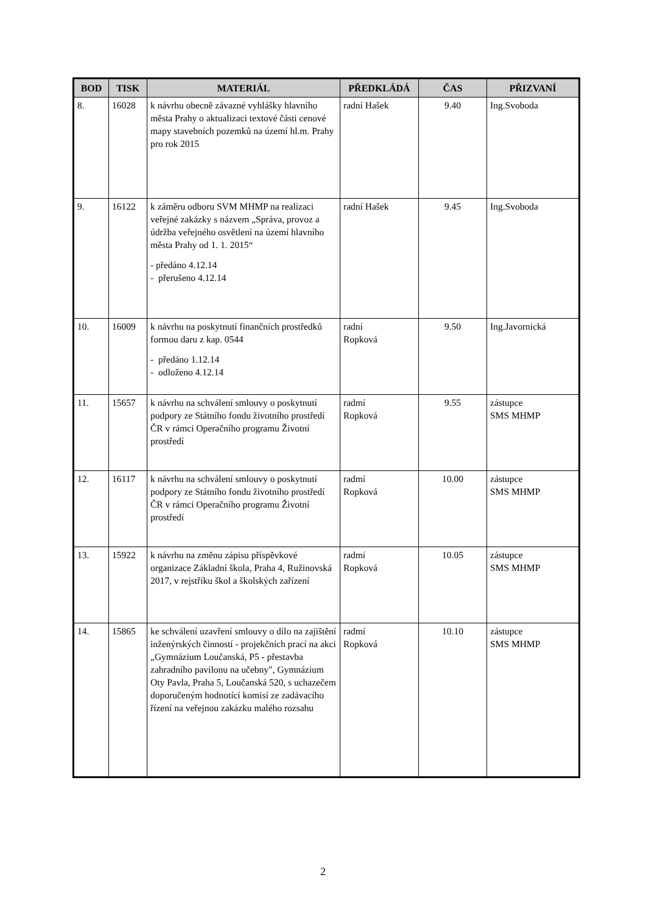| BOD | TISK | MATERIÁL | PŘEDKLÁDÁ | ČAS | PŘIZVANÍ |
| --- | --- | --- | --- | --- | --- |
| 8. | 16028 | k návrhu obecně závazné vyhlášky hlavního města Prahy o aktualizaci textové části cenové mapy stavebních pozemků na území hl.m. Prahy pro rok 2015 | radní Hašek | 9.40 | Ing.Svoboda |
| 9. | 16122 | k záměru odboru SVM MHMP na realizaci veřejné zakázky s názvem „Správa, provoz a údržba veřejného osvětlení na území hlavního města Prahy od 1. 1. 2015“ - předáno 4.12.14 - přerušeno 4.12.14 | radní Hašek | 9.45 | Ing.Svoboda |
| 10. | 16009 | k návrhu na poskytnutí finančních prostředků formou daru z kap. 0544 - předáno 1.12.14 - odloženo 4.12.14 | radní Ropková | 9.50 | Ing.Javornická |
| 11. | 15657 | k návrhu na schválení smlouvy o poskytnutí podpory ze Státního fondu životního prostředí ČR v rámci Operačního programu Životní prostředí | radmí Ropková | 9.55 | zástupce SMS MHMP |
| 12. | 16117 | k návrhu na schválení smlouvy o poskytnutí podpory ze Státního fondu životního prostředí ČR v rámci Operačního programu Životní prostředí | radmí Ropková | 10.00 | zástupce SMS MHMP |
| 13. | 15922 | k návrhu na změnu zápisu příspěvkové organizace Základní škola, Praha 4, Ružinovská 2017, v rejstříku škol a školských zařízení | radmí Ropková | 10.05 | zástupce SMS MHMP |
| 14. | 15865 | ke schválení uzavření smlouvy o dílo na zajištění inženýrských činností - projekčních prací na akci „Gymnázium Loučanská, P5 - přestavba zahradního pavilonu na učebny", Gymnázium Oty Pavla, Praha 5, Loučanská 520, s uchazečem doporučeným hodnotící komisí ze zadávacího řízení na veřejnou zakázku malého rozsahu | radmí Ropková | 10.10 | zástupce SMS MHMP |
2